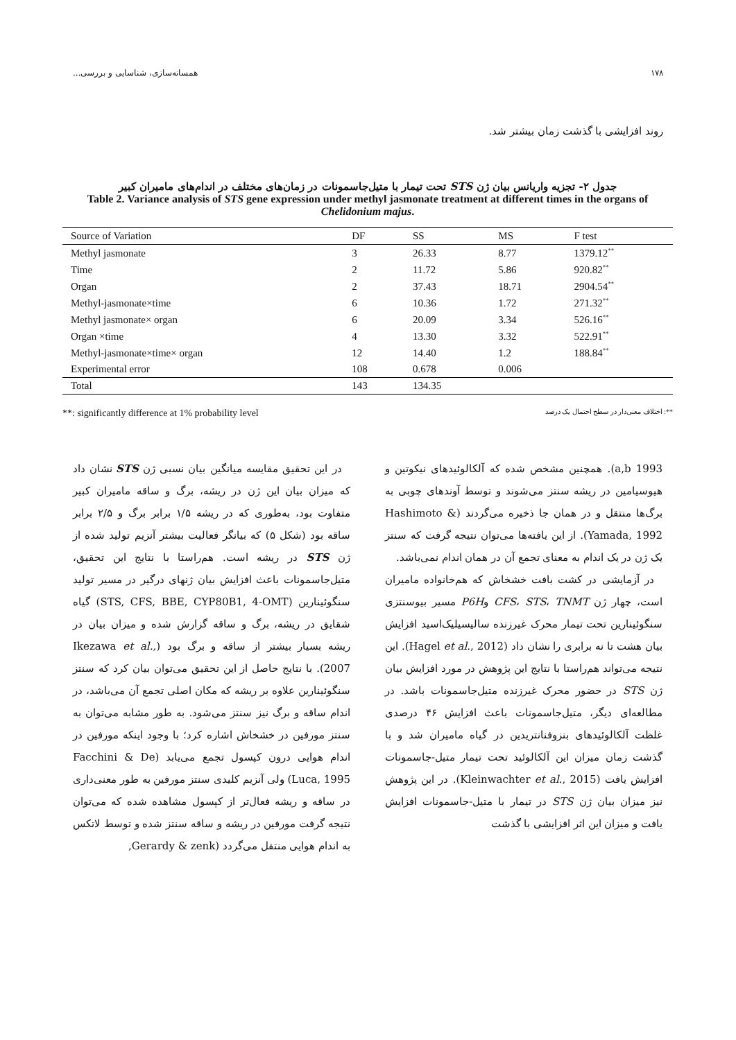۱۷۸ همسانه‌سازی، شناسایی و بررسی...
روند افزایشی با گذشت زمان بیشتر شد.
جدول ۲- تجزیه واریانس بیان ژن STS تحت تیمار با متیل‌جاسمونات در زمان‌های مختلف در اندام‌های مامیران کبیر
Table 2. Variance analysis of STS gene expression under methyl jasmonate treatment at different times in the organs of Chelidonium majus.
| Source of Variation | DF | SS | MS | F test |
| --- | --- | --- | --- | --- |
| Methyl jasmonate | 3 | 26.33 | 8.77 | 1379.12<sup>**</sup> |
| Time | 2 | 11.72 | 5.86 | 920.82<sup>**</sup> |
| Organ | 2 | 37.43 | 18.71 | 2904.54<sup>**</sup> |
| Methyl-jasmonate×time | 6 | 10.36 | 1.72 | 271.32<sup>**</sup> |
| Methyl jasmonate× organ | 6 | 20.09 | 3.34 | 526.16<sup>**</sup> |
| Organ ×time | 4 | 13.30 | 3.32 | 522.91<sup>**</sup> |
| Methyl-jasmonate×time× organ | 12 | 14.40 | 1.2 | 188.84<sup>**</sup> |
| Experimental error | 108 | 0.678 | 0.006 | |
| Total | 143 | 134.35 | | |
**: significantly difference at 1% probability level **: اختلاف معنی‌دار در سطح احتمال یک درصد
در این تحقیق مقایسه میانگین بیان نسبی ژن STS نشان داد که میزان بیان این ژن در ریشه، برگ و ساقه مامیران کبیر متفاوت بود، به‌طوری که در ریشه ۱/۵ برابر برگ و ۲/۵ برابر ساقه بود (شکل ۵) که بیانگر فعالیت بیشتر آنزیم تولید شده از ژن STS در ریشه است. هم‌راستا با نتایج این تحقیق، متیل‌جاسمونات باعث افزایش بیان ژنهای درگیر در مسیر تولید سنگوئینارین (STS, CFS, BBE, CYP80B1, 4-OMT) گیاه شقایق در ریشه، برگ و ساقه گزارش شده و میزان بیان در ریشه بسیار بیشتر از ساقه و برگ بود (Ikezawa et al., 2007). با نتایج حاصل از این تحقیق می‌توان بیان کرد که سنتز سنگوئینارین علاوه بر ریشه که مکان اصلی تجمع آن می‌باشد، در اندام ساقه و برگ نیز سنتز می‌شود. به طور مشابه می‌توان به سنتز مورفین در خشخاش اشاره کرد؛ با وجود اینکه مورفین در اندام هوایی درون کپسول تجمع می‌یابد (Facchini & De Luca, 1995) ولی آنزیم کلیدی سنتز مورفین به طور معنی‌داری در ساقه و ریشه فعال‌تر از کپسول مشاهده شده که می‌توان نتیجه گرفت مورفین در ریشه و ساقه سنتز شده و توسط لاتکس به اندام هوایی منتقل می‌گردد (Gerardy & zenk,
1993 a,b). همچنین مشخص شده که آلکالوئیدهای نیکوتین و هیوسیامین در ریشه سنتز می‌شوند و توسط آوندهای چوبی به برگ‌ها منتقل و در همان جا ذخیره می‌گردند (Hashimoto & Yamada, 1992). از این یافته‌ها می‌توان نتیجه گرفت که سنتز یک ژن در یک اندام به معنای تجمع آن در همان اندام نمی‌باشد.
در آزمایشی در کشت بافت خشخاش که هم‌خانواده مامیران است، چهار ژن CFS، STS، TNMT وP6H مسیر بیوسنتزی سنگوئینارین تحت تیمار محرک غیرزنده سالیسیلیک‌اسید افزایش بیان هشت تا نه برابری را نشان داد (Hagel et al., 2012). این نتیجه می‌تواند هم‌راستا با نتایج این پژوهش در مورد افزایش بیان ژن STS در حضور محرک غیرزنده متیل‌جاسمونات باشد. در مطالعه‌ای دیگر، متیل‌جاسمونات باعث افزایش ۴۶ درصدی غلظت آلکالوئیدهای بنزوفنانتریدین در گیاه مامیران شد و با گذشت زمان میزان این آلکالوئید تحت تیمار متیل-جاسمونات افزایش یافت (Kleinwachter et al., 2015). در این پژوهش نیز میزان بیان ژن STS در تیمار با متیل-جاسمونات افزایش یافت و میزان این اثر افزایشی با گذشت